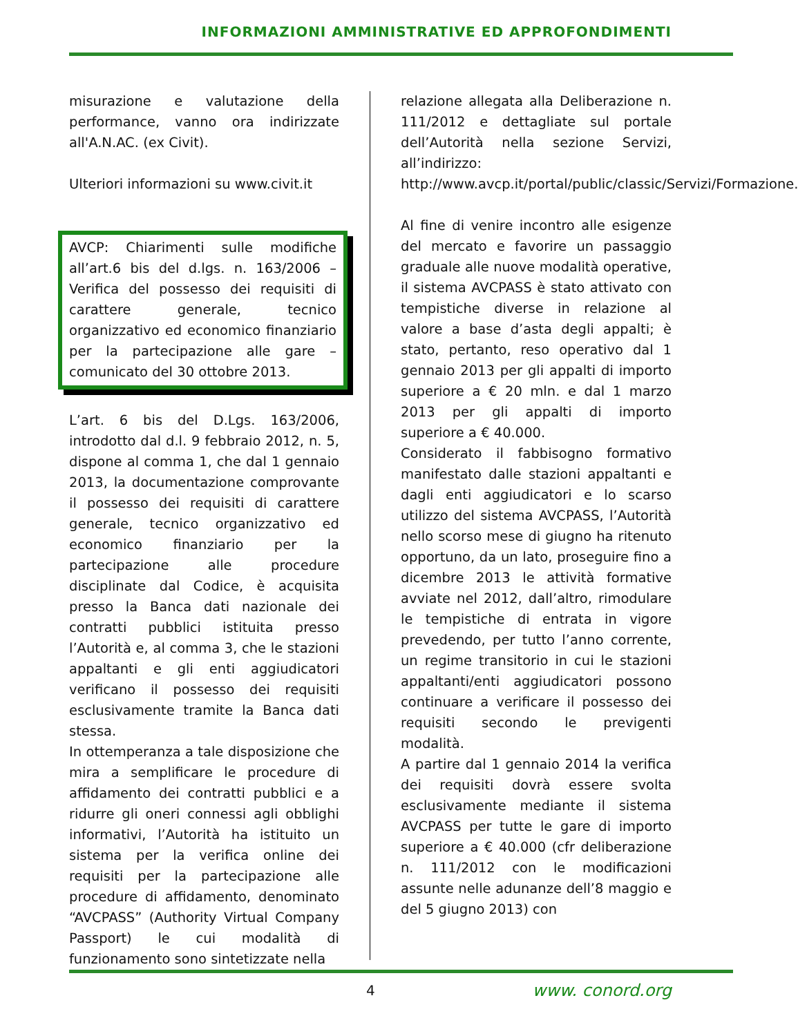INFORMAZIONI AMMINISTRATIVE ED APPROFONDIMENTI
misurazione e valutazione della performance, vanno ora indirizzate all'A.N.AC. (ex Civit).
Ulteriori informazioni su www.civit.it
AVCP: Chiarimenti sulle modifiche all’art.6 bis del d.lgs. n. 163/2006 – Verifica del possesso dei requisiti di carattere generale, tecnico organizzativo ed economico finanziario per la partecipazione alle gare – comunicato del 30 ottobre 2013.
L’art. 6 bis del D.Lgs. 163/2006, introdotto dal d.l. 9 febbraio 2012, n. 5, dispone al comma 1, che dal 1 gennaio 2013, la documentazione comprovante il possesso dei requisiti di carattere generale, tecnico organizzativo ed economico finanziario per la partecipazione alle procedure disciplinate dal Codice, è acquisita presso la Banca dati nazionale dei contratti pubblici istituita presso l’Autorità e, al comma 3, che le stazioni appaltanti e gli enti aggiudicatori verificano il possesso dei requisiti esclusivamente tramite la Banca dati stessa.
In ottemperanza a tale disposizione che mira a semplificare le procedure di affidamento dei contratti pubblici e a ridurre gli oneri connessi agli obblighi informativi, l’Autorità ha istituito un sistema per la verifica online dei requisiti per la partecipazione alle procedure di affidamento, denominato “AVCPASS” (Authority Virtual Company Passport) le cui modalità di funzionamento sono sintetizzate nella
relazione allegata alla Deliberazione n. 111/2012 e dettagliate sul portale dell’Autorità nella sezione Servizi, all’indirizzo: http://www.avcp.it/portal/public/classic/Servizi/Formazione.
Al fine di venire incontro alle esigenze del mercato e favorire un passaggio graduale alle nuove modalità operative, il sistema AVCPASS è stato attivato con tempistiche diverse in relazione al valore a base d’asta degli appalti; è stato, pertanto, reso operativo dal 1 gennaio 2013 per gli appalti di importo superiore a € 20 mln. e dal 1 marzo 2013 per gli appalti di importo superiore a € 40.000.
Considerato il fabbisogno formativo manifestato dalle stazioni appaltanti e dagli enti aggiudicatori e lo scarso utilizzo del sistema AVCPASS, l’Autorità nello scorso mese di giugno ha ritenuto opportuno, da un lato, proseguire fino a dicembre 2013 le attività formative avviate nel 2012, dall’altro, rimodulare le tempistiche di entrata in vigore prevedendo, per tutto l’anno corrente, un regime transitorio in cui le stazioni appaltanti/enti aggiudicatori possono continuare a verificare il possesso dei requisiti secondo le previgenti modalità.
A partire dal 1 gennaio 2014 la verifica dei requisiti dovrà essere svolta esclusivamente mediante il sistema AVCPASS per tutte le gare di importo superiore a € 40.000 (cfr deliberazione n. 111/2012 con le modificazioni assunte nelle adunanze dell’8 maggio e del 5 giugno 2013) con
4 www. conord.org